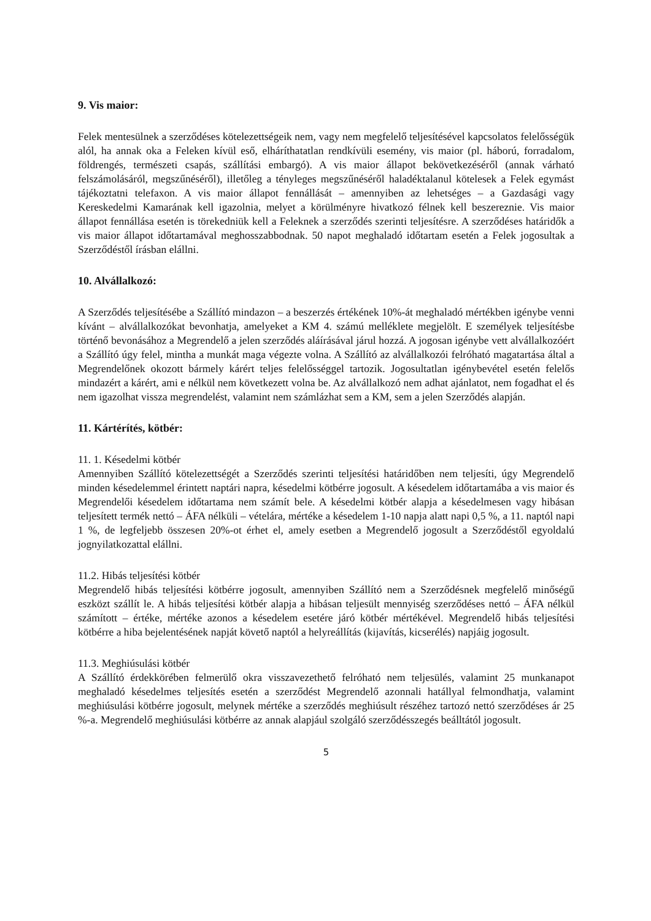9. Vis maior:
Felek mentesülnek a szerződéses kötelezettségeik nem, vagy nem megfelelő teljesítésével kapcsolatos felelősségük alól, ha annak oka a Feleken kívül eső, elháríthatatlan rendkívüli esemény, vis maior (pl. háború, forradalom, földrengés, természeti csapás, szállítási embargó). A vis maior állapot bekövetkezéséről (annak várható felszámolásáról, megszűnéséről), illetőleg a tényleges megszűnéséről haladéktalanul kötelesek a Felek egymást tájékoztatni telefaxon. A vis maior állapot fennállását – amennyiben az lehetséges – a Gazdasági vagy Kereskedelmi Kamarának kell igazolnia, melyet a körülményre hivatkozó félnek kell beszereznie. Vis maior állapot fennállása esetén is törekedniük kell a Feleknek a szerződés szerinti teljesítésre. A szerződéses határidők a vis maior állapot időtartamával meghosszabbodnak. 50 napot meghaladó időtartam esetén a Felek jogosultak a Szerződéstől írásban elállni.
10. Alvállalkozó:
A Szerződés teljesítésébe a Szállító mindazon – a beszerzés értékének 10%-át meghaladó mértékben igénybe venni kívánt – alvállalkozókat bevonhatja, amelyeket a KM 4. számú melléklete megjelölt. E személyek teljesítésbe történő bevonásához a Megrendelő a jelen szerződés aláírásával járul hozzá. A jogosan igénybe vett alvállalkozóért a Szállító úgy felel, mintha a munkát maga végezte volna. A Szállító az alvállalkozói felróható magatartása által a Megrendelőnek okozott bármely kárért teljes felelősséggel tartozik. Jogosultatlan igénybevétel esetén felelős mindazért a kárért, ami e nélkül nem következett volna be. Az alvállalkozó nem adhat ajánlatot, nem fogadhat el és nem igazolhat vissza megrendelést, valamint nem számlázhat sem a KM, sem a jelen Szerződés alapján.
11. Kártérítés, kötbér:
11. 1. Késedelmi kötbér
Amennyiben Szállító kötelezettségét a Szerződés szerinti teljesítési határidőben nem teljesíti, úgy Megrendelő minden késedelemmel érintett naptári napra, késedelmi kötbérre jogosult. A késedelem időtartamába a vis maior és Megrendelői késedelem időtartama nem számít bele. A késedelmi kötbér alapja a késedelmesen vagy hibásan teljesített termék nettó – ÁFA nélküli – vételára, mértéke a késedelem 1-10 napja alatt napi 0,5 %, a 11. naptól napi 1 %, de legfeljebb összesen 20%-ot érhet el, amely esetben a Megrendelő jogosult a Szerződéstől egyoldalú jognyilatkozattal elállni.
11.2. Hibás teljesítési kötbér
Megrendelő hibás teljesítési kötbérre jogosult, amennyiben Szállító nem a Szerződésnek megfelelő minőségű eszközt szállít le. A hibás teljesítési kötbér alapja a hibásan teljesült mennyiség szerződéses nettó – ÁFA nélkül számított – értéke, mértéke azonos a késedelem esetére járó kötbér mértékével. Megrendelő hibás teljesítési kötbérre a hiba bejelentésének napját követő naptól a helyreállítás (kijavítás, kicserélés) napjáig jogosult.
11.3. Meghiúsulási kötbér
A Szállító érdekkörében felmerülő okra visszavezethető felróható nem teljesülés, valamint 25 munkanapot meghaladó késedelmes teljesítés esetén a szerződést Megrendelő azonnali hatállyal felmondhatja, valamint meghiúsulási kötbérre jogosult, melynek mértéke a szerződés meghiúsult részéhez tartozó nettó szerződéses ár 25 %-a. Megrendelő meghiúsulási kötbérre az annak alapjául szolgáló szerződésszegés beálltától jogosult.
5